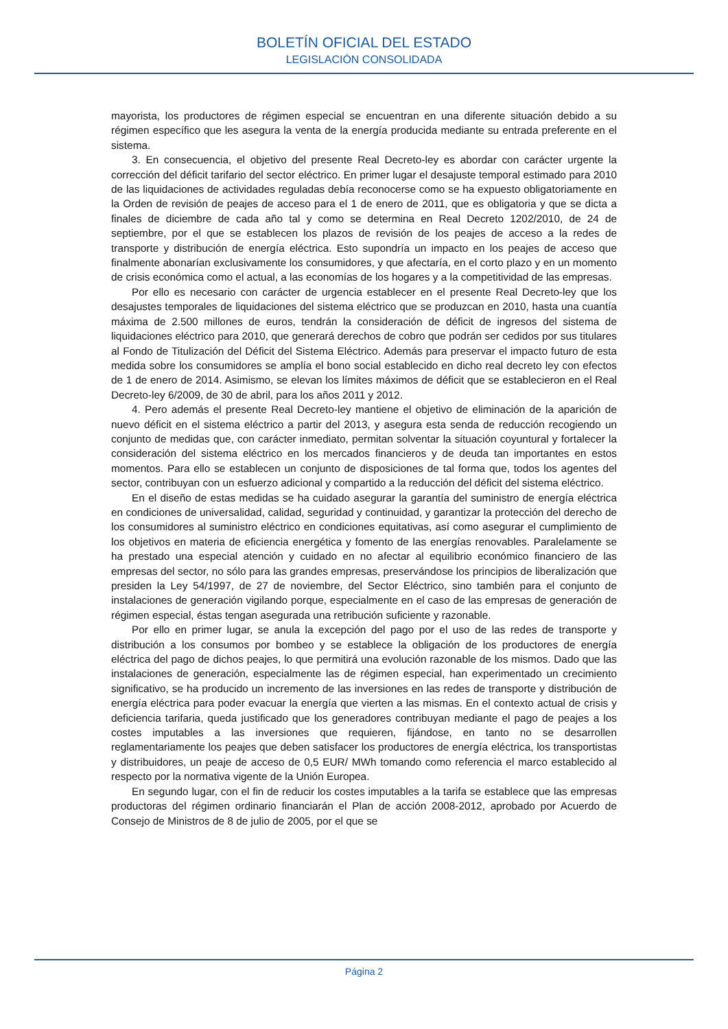BOLETÍN OFICIAL DEL ESTADO
LEGISLACIÓN CONSOLIDADA
mayorista, los productores de régimen especial se encuentran en una diferente situación debido a su régimen específico que les asegura la venta de la energía producida mediante su entrada preferente en el sistema.
3. En consecuencia, el objetivo del presente Real Decreto-ley es abordar con carácter urgente la corrección del déficit tarifario del sector eléctrico. En primer lugar el desajuste temporal estimado para 2010 de las liquidaciones de actividades reguladas debía reconocerse como se ha expuesto obligatoriamente en la Orden de revisión de peajes de acceso para el 1 de enero de 2011, que es obligatoria y que se dicta a finales de diciembre de cada año tal y como se determina en Real Decreto 1202/2010, de 24 de septiembre, por el que se establecen los plazos de revisión de los peajes de acceso a la redes de transporte y distribución de energía eléctrica. Esto supondría un impacto en los peajes de acceso que finalmente abonarían exclusivamente los consumidores, y que afectaría, en el corto plazo y en un momento de crisis económica como el actual, a las economías de los hogares y a la competitividad de las empresas.
Por ello es necesario con carácter de urgencia establecer en el presente Real Decreto-ley que los desajustes temporales de liquidaciones del sistema eléctrico que se produzcan en 2010, hasta una cuantía máxima de 2.500 millones de euros, tendrán la consideración de déficit de ingresos del sistema de liquidaciones eléctrico para 2010, que generará derechos de cobro que podrán ser cedidos por sus titulares al Fondo de Titulización del Déficit del Sistema Eléctrico. Además para preservar el impacto futuro de esta medida sobre los consumidores se amplía el bono social establecido en dicho real decreto ley con efectos de 1 de enero de 2014. Asimismo, se elevan los límites máximos de déficit que se establecieron en el Real Decreto-ley 6/2009, de 30 de abril, para los años 2011 y 2012.
4. Pero además el presente Real Decreto-ley mantiene el objetivo de eliminación de la aparición de nuevo déficit en el sistema eléctrico a partir del 2013, y asegura esta senda de reducción recogiendo un conjunto de medidas que, con carácter inmediato, permitan solventar la situación coyuntural y fortalecer la consideración del sistema eléctrico en los mercados financieros y de deuda tan importantes en estos momentos. Para ello se establecen un conjunto de disposiciones de tal forma que, todos los agentes del sector, contribuyan con un esfuerzo adicional y compartido a la reducción del déficit del sistema eléctrico.
En el diseño de estas medidas se ha cuidado asegurar la garantía del suministro de energía eléctrica en condiciones de universalidad, calidad, seguridad y continuidad, y garantizar la protección del derecho de los consumidores al suministro eléctrico en condiciones equitativas, así como asegurar el cumplimiento de los objetivos en materia de eficiencia energética y fomento de las energías renovables. Paralelamente se ha prestado una especial atención y cuidado en no afectar al equilibrio económico financiero de las empresas del sector, no sólo para las grandes empresas, preservándose los principios de liberalización que presiden la Ley 54/1997, de 27 de noviembre, del Sector Eléctrico, sino también para el conjunto de instalaciones de generación vigilando porque, especialmente en el caso de las empresas de generación de régimen especial, éstas tengan asegurada una retribución suficiente y razonable.
Por ello en primer lugar, se anula la excepción del pago por el uso de las redes de transporte y distribución a los consumos por bombeo y se establece la obligación de los productores de energía eléctrica del pago de dichos peajes, lo que permitirá una evolución razonable de los mismos. Dado que las instalaciones de generación, especialmente las de régimen especial, han experimentado un crecimiento significativo, se ha producido un incremento de las inversiones en las redes de transporte y distribución de energía eléctrica para poder evacuar la energía que vierten a las mismas. En el contexto actual de crisis y deficiencia tarifaria, queda justificado que los generadores contribuyan mediante el pago de peajes a los costes imputables a las inversiones que requieren, fijándose, en tanto no se desarrollen reglamentariamente los peajes que deben satisfacer los productores de energía eléctrica, los transportistas y distribuidores, un peaje de acceso de 0,5 EUR/ MWh tomando como referencia el marco establecido al respecto por la normativa vigente de la Unión Europea.
En segundo lugar, con el fin de reducir los costes imputables a la tarifa se establece que las empresas productoras del régimen ordinario financiarán el Plan de acción 2008-2012, aprobado por Acuerdo de Consejo de Ministros de 8 de julio de 2005, por el que se
Página 2